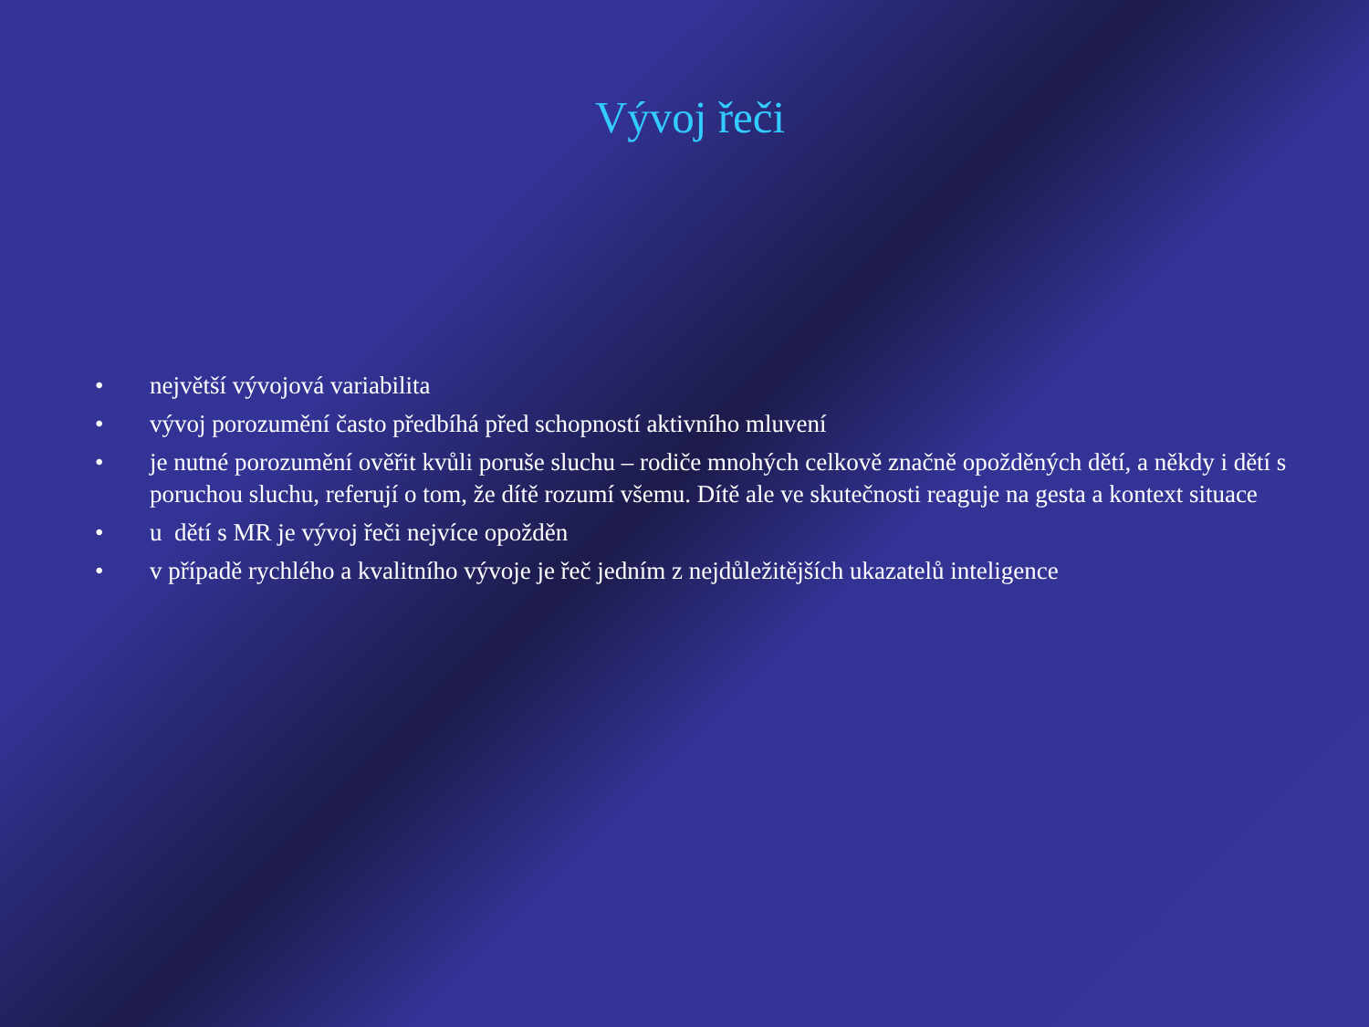Vývoj řeči
• největší vývojová variabilita
• vývoj porozumění často předbíhá před schopností aktivního mluvení
• je nutné porozumění ověřit kvůli poruše sluchu – rodiče mnohých celkově značně opožděných dětí, a někdy i dětí s poruchou sluchu, referují o tom, že dítě rozumí všemu. Dítě ale ve skutečnosti reaguje na gesta a kontext situace
• u dětí s MR je vývoj řeči nejvíce opožděn
• v případě rychlého a kvalitního vývoje je řeč jedním z nejdůležitějších ukazatelů inteligence